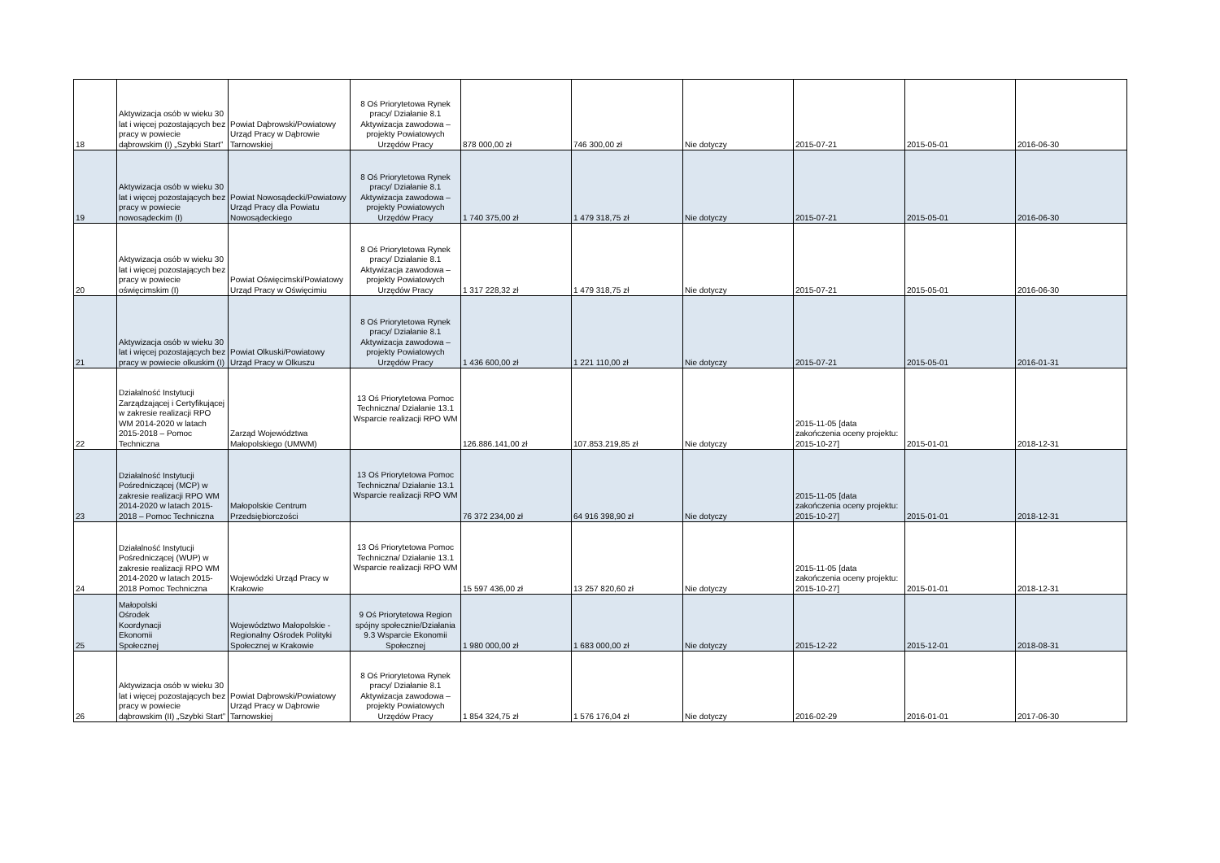| 18 | Aktywizacja osób w wieku 30 lat i więcej pozostających bez pracy w powiecie dąbrowskim (I) „Szybki Start” | Powiat Dąbrowski/Powiatowy Urząd Pracy w Dąbrowie Tarnowskiej | 8 Oś Priorytetowa Rynek pracy/ Działanie 8.1 Aktywizacja zawodowa – projekty Powiatowych Urzędów Pracy | 878 000,00 zł | 746 300,00 zł | Nie dotyczy | 2015-07-21 | 2015-05-01 | 2016-06-30 |
| 19 | Aktywizacja osób w wieku 30 lat i więcej pozostających bez pracy w powiecie nowosądeckim (I) | Powiat Nowosądecki/Powiatowy Urząd Pracy dla Powiatu Nowosądeckiego | 8 Oś Priorytetowa Rynek pracy/ Działanie 8.1 Aktywizacja zawodowa – projekty Powiatowych Urzędów Pracy | 1 740 375,00 zł | 1 479 318,75 zł | Nie dotyczy | 2015-07-21 | 2015-05-01 | 2016-06-30 |
| 20 | Aktywizacja osób w wieku 30 lat i więcej pozostających bez pracy w powiecie oświęcimskim (I) | Powiat Oświęcimski/Powiatowy Urząd Pracy w Oświęcimiu | 8 Oś Priorytetowa Rynek pracy/ Działanie 8.1 Aktywizacja zawodowa – projekty Powiatowych Urzędów Pracy | 1 317 228,32 zł | 1 479 318,75 zł | Nie dotyczy | 2015-07-21 | 2015-05-01 | 2016-06-30 |
| 21 | Aktywizacja osób w wieku 30 lat i więcej pozostających bez pracy w powiecie olkuskim (I) | Powiat Olkuski/Powiatowy Urząd Pracy w Olkuszu | 8 Oś Priorytetowa Rynek pracy/ Działanie 8.1 Aktywizacja zawodowa – projekty Powiatowych Urzędów Pracy | 1 436 600,00 zł | 1 221 110,00 zł | Nie dotyczy | 2015-07-21 | 2015-05-01 | 2016-01-31 |
| 22 | Działalność Instytucji Zarządzającej i Certyfikującej w zakresie realizacji RPO WM 2014-2020 w latach 2015-2018 – Pomoc Techniczna | Zarząd Województwa Małopolskiego (UMWM) | 13 Oś Priorytetowa Pomoc Techniczna/ Działanie 13.1 Wsparcie realizacji RPO WM | 126.886.141,00 zł | 107.853.219,85 zł | Nie dotyczy | 2015-11-05 [data zakończenia oceny projektu: 2015-10-27] | 2015-01-01 | 2018-12-31 |
| 23 | Działalność Instytucji Pośredniczącej (MCP) w zakresie realizacji RPO WM 2014-2020 w latach 2015-2018 – Pomoc Techniczna | Małopolskie Centrum Przedsiębiorczości | 13 Oś Priorytetowa Pomoc Techniczna/ Działanie 13.1 Wsparcie realizacji RPO WM | 76 372 234,00 zł | 64 916 398,90 zł | Nie dotyczy | 2015-11-05 [data zakończenia oceny projektu: 2015-10-27] | 2015-01-01 | 2018-12-31 |
| 24 | Działalność Instytucji Pośredniczącej (WUP) w zakresie realizacji RPO WM 2014-2020 w latach 2015-2018 Pomoc Techniczna | Wojewódzki Urząd Pracy w Krakowie | 13 Oś Priorytetowa Pomoc Techniczna/ Działanie 13.1 Wsparcie realizacji RPO WM | 15 597 436,00 zł | 13 257 820,60 zł | Nie dotyczy | 2015-11-05 [data zakończenia oceny projektu: 2015-10-27] | 2015-01-01 | 2018-12-31 |
| 25 | Małopolski Ośrodek Koordynacji Ekonomii Społecznej | Województwo Małopolskie - Regionalny Ośrodek Polityki Społecznej w Krakowie | 9 Oś Priorytetowa Region spójny społecznie/Działania 9.3 Wsparcie Ekonomii Społecznej | 1 980 000,00 zł | 1 683 000,00 zł | Nie dotyczy | 2015-12-22 | 2015-12-01 | 2018-08-31 |
| 26 | Aktywizacja osób w wieku 30 lat i więcej pozostających bez pracy w powiecie dąbrowskim (II) „Szybki Start” | Powiat Dąbrowski/Powiatowy Urząd Pracy w Dąbrowie Tarnowskiej | 8 Oś Priorytetowa Rynek pracy/ Działanie 8.1 Aktywizacja zawodowa – projekty Powiatowych Urzędów Pracy | 1 854 324,75 zł | 1 576 176,04 zł | Nie dotyczy | 2016-02-29 | 2016-01-01 | 2017-06-30 |